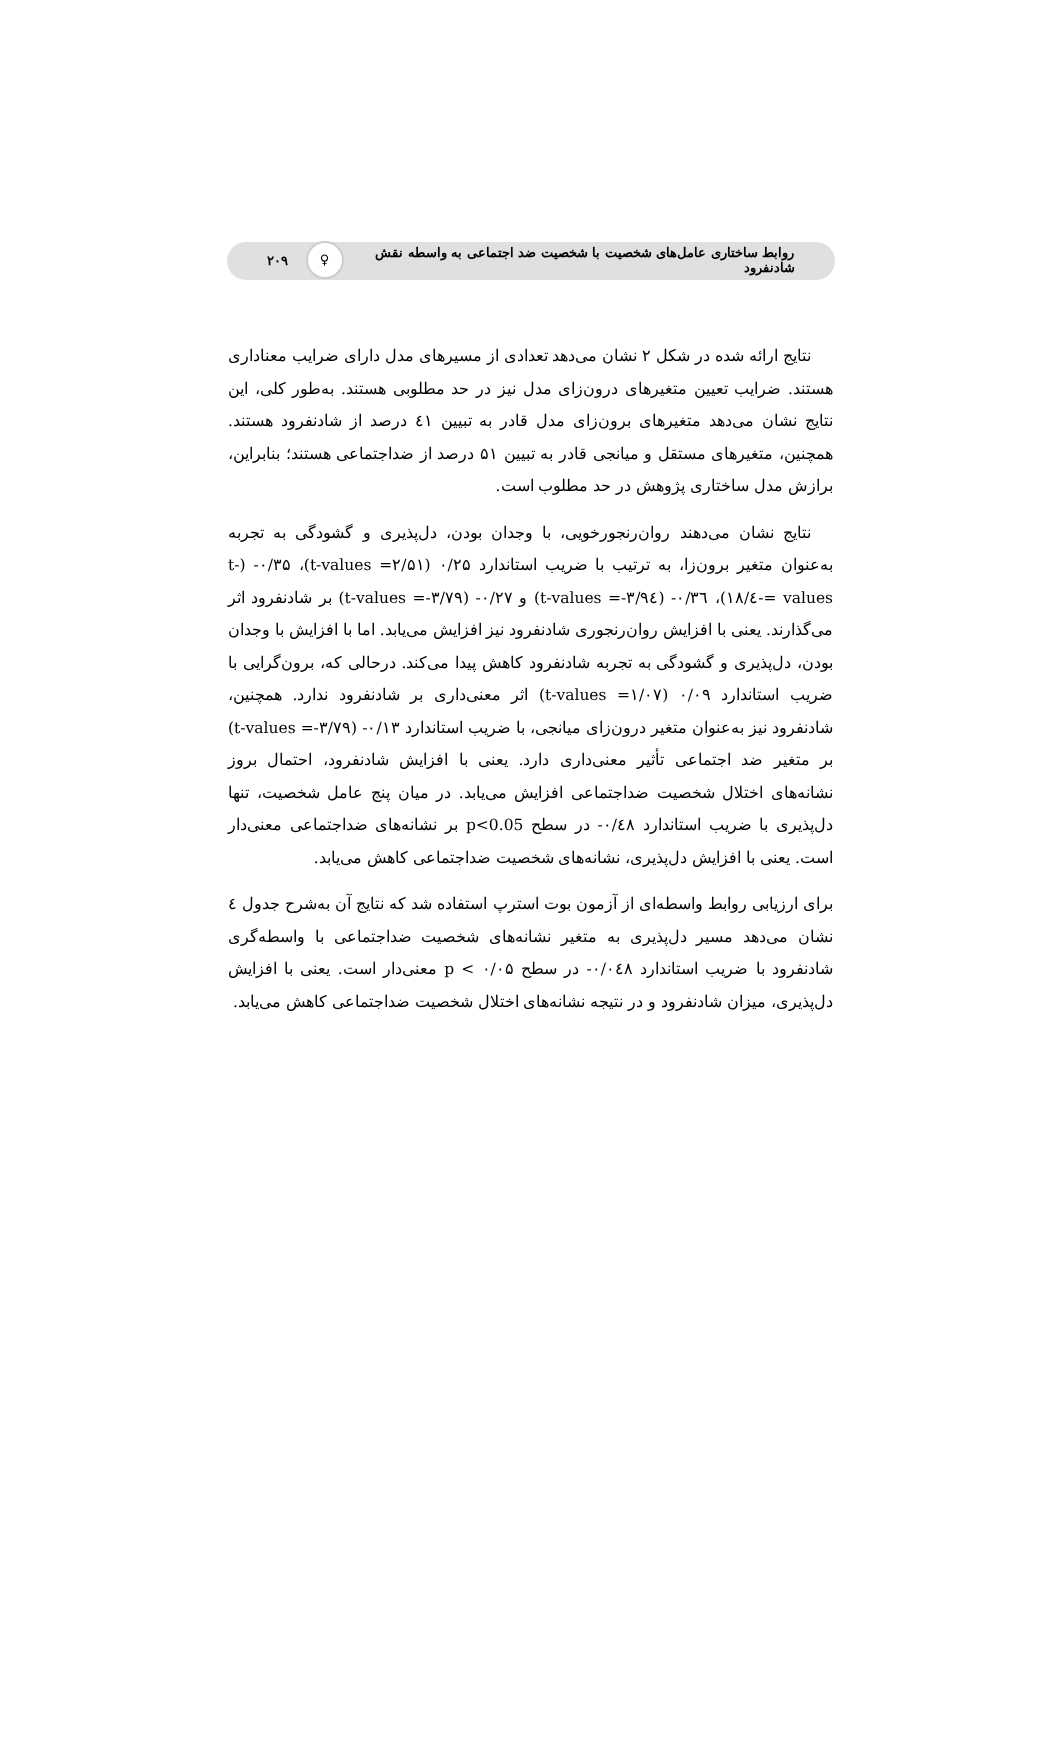روابط ساختاری عامل‌های شخصیت با شخصیت ضد اجتماعی به واسطه نقش شادنفرود ♀ ۲۰۹
نتایج ارائه شده در شکل ۲ نشان می‌دهد تعدادی از مسیرهای مدل دارای ضرایب معناداری هستند. ضرایب تعیین متغیرهای درون‌زای مدل نیز در حد مطلوبی هستند. به‌طور کلی، این نتایج نشان می‌دهد متغیرهای برون‌زای مدل قادر به تبیین ٤١ درصد از شادنفرود هستند. همچنین، متغیرهای مستقل و میانجی قادر به تبیین ۵۱ درصد از ضداجتماعی هستند؛ بنابراین، برازش مدل ساختاری پژوهش در حد مطلوب است.
نتایج نشان می‌دهند روان‌رنجورخویی، با وجدان بودن، دل‌پذیری و گشودگی به تجربه به‌عنوان متغیر برون‌زا، به ترتیب با ضریب استاندارد ۰/۲۵ (t-values =۲/۵۱)، ۰/۳۵- (t-values =-٤/۱۸)، ۰/۳٦- (t-values =-۳/۹٤) و ۰/۲۷- (t-values =-۳/۷۹) بر شادنفرود اثر می‌گذارند. یعنی با افزایش روان‌رنجوری شادنفرود نیز افزایش می‌یابد. اما با افزایش با وجدان بودن، دل‌پذیری و گشودگی به تجربه شادنفرود کاهش پیدا می‌کند. درحالی که، برون‌گرایی با ضریب استاندارد ۰/۰۹ (t-values =۱/۰۷) اثر معنی‌داری بر شادنفرود ندارد. همچنین، شادنفرود نیز به‌عنوان متغیر درون‌زای میانجی، با ضریب استاندارد ۰/۱۳- (t-values =-۳/۷۹) بر متغیر ضد اجتماعی تأثیر معنی‌داری دارد. یعنی با افزایش شادنفرود، احتمال بروز نشانه‌های اختلال شخصیت ضداجتماعی افزایش می‌یابد. در میان پنج عامل شخصیت، تنها دل‌پذیری با ضریب استاندارد ۰/٤۸- در سطح p<0.05 بر نشانه‌های ضداجتماعی معنی‌دار است. یعنی با افزایش دل‌پذیری، نشانه‌های شخصیت ضداجتماعی کاهش می‌یابد.
برای ارزیابی روابط واسطه‌ای از آزمون بوت استرپ استفاده شد که نتایج آن به‌شرح جدول ٤ نشان می‌دهد مسیر دل‌پذیری به متغیر نشانه‌های شخصیت ضداجتماعی با واسطه‌گری شادنفرود با ضریب استاندارد ۰/۰٤۸- در سطح p < ۰/۰۵ معنی‌دار است. یعنی با افزایش دل‌پذیری، میزان شادنفرود و در نتیجه نشانه‌های اختلال شخصیت ضداجتماعی کاهش می‌یابد.